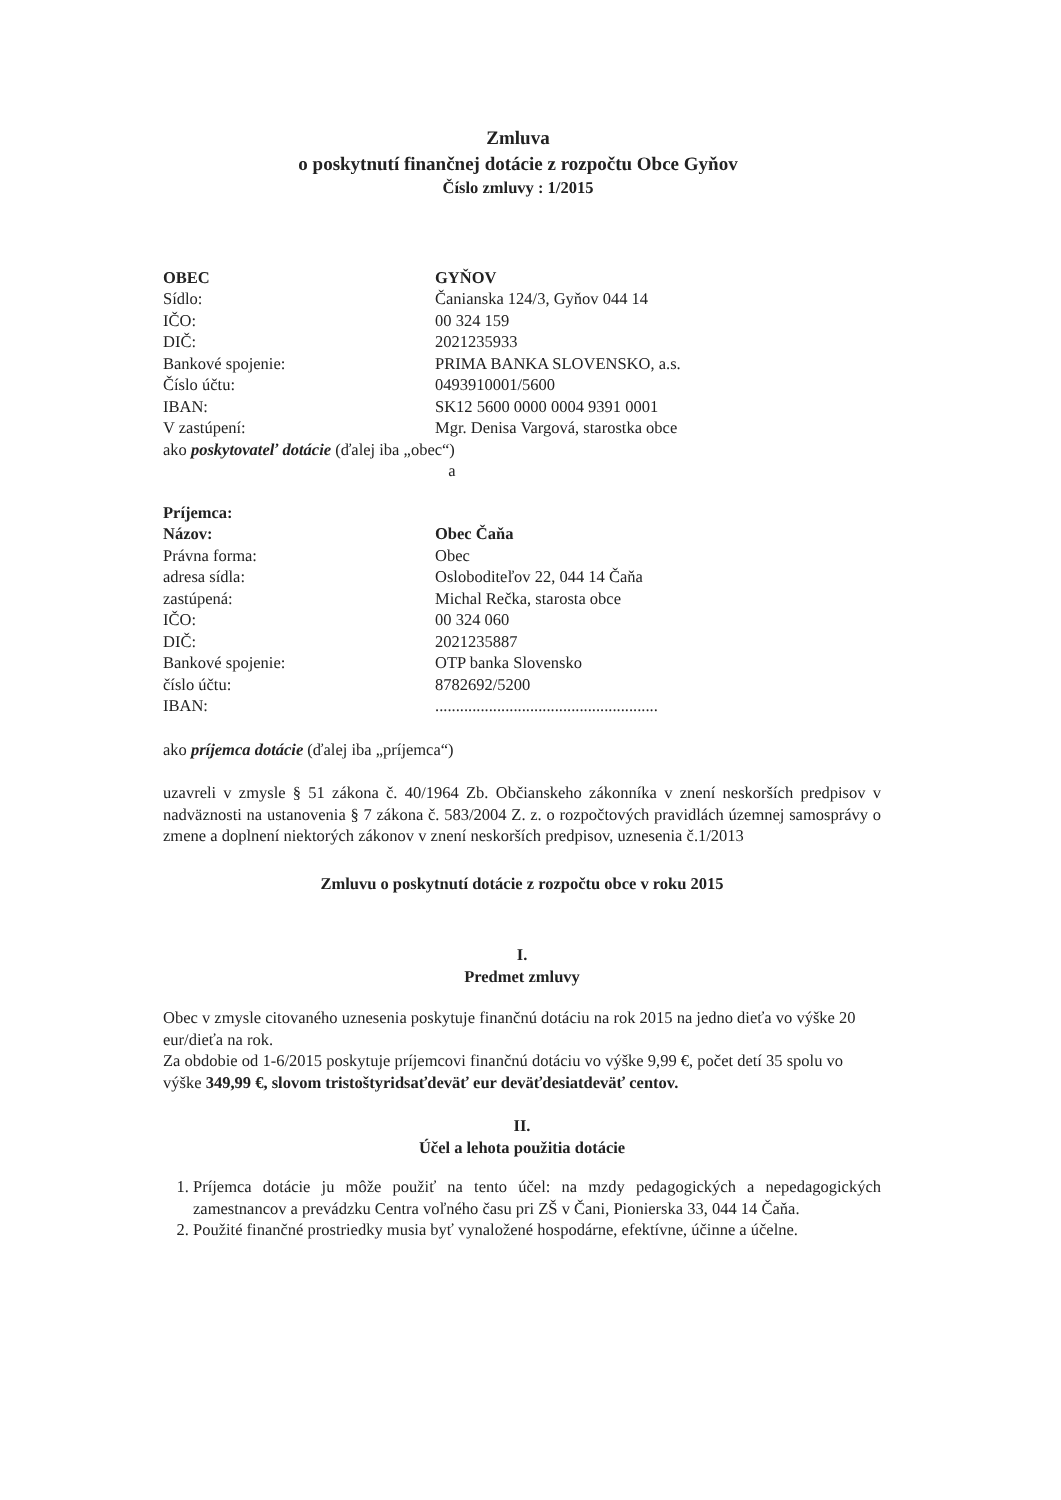Zmluva
o poskytnutí finančnej dotácie z rozpočtu Obce Gyňov
Číslo zmluvy : 1/2015
OBEC GYŇOV
Sídlo: Čanianska 124/3, Gyňov 044 14
IČO: 00 324 159
DIČ: 2021235933
Bankové spojenie: PRIMA BANKA SLOVENSKO, a.s.
Číslo účtu: 0493910001/5600
IBAN: SK12 5600 0000 0004 9391 0001
V zastúpení: Mgr. Denisa Vargová, starostka obce
ako poskytovateľ dotácie (ďalej iba „obec“)
a
Príjemca:
Názov: Obec Čaňa
Právna forma: Obec
adresa sídla: Osloboditeľov 22, 044 14 Čaňa
zastúpená: Michal Rečka, starosta obce
IČO: 00 324 060
DIČ: 2021235887
Bankové spojenie: OTP banka Slovensko
číslo účtu: 8782692/5200
IBAN:......................................................
ako príjemca dotácie (ďalej iba „príjemca“)
uzavreli v zmysle § 51 zákona č. 40/1964 Zb. Občianskeho zákonníka v znení neskorších predpisov v nadväznosti na ustanovenia § 7 zákona č. 583/2004 Z. z. o rozpočtových pravidlách územnej samosprávy o zmene a doplnení niektorých zákonov v znení neskorších predpisov, uznesenia č.1/2013
Zmluvu o poskytnutí dotácie z rozpočtu obce v roku 2015
I.
Predmet zmluvy
Obec v zmysle citovaného uznesenia poskytuje finančnú dotáciu na rok 2015 na jedno dieťa vo výške 20 eur/dieťa na rok.
Za obdobie od 1-6/2015 poskytuje príjemcovi finančnú dotáciu vo výške 9,99 €, počet detí 35 spolu vo výške 349,99 €, slovom tristoštyridsaťdeväť eur deväťdesiatdeväť centov.
II.
Účel a lehota použitia dotácie
1. Príjemca dotácie ju môže použiť na tento účel: na mzdy pedagogických a nepedagogických zamestnancov a prevádzku Centra voľného času pri ZŠ v Čani, Pionierska 33, 044 14 Čaňa.
2. Použité finančné prostriedky musia byť vynaložené hospodárne, efektívne, účinne a účelne.